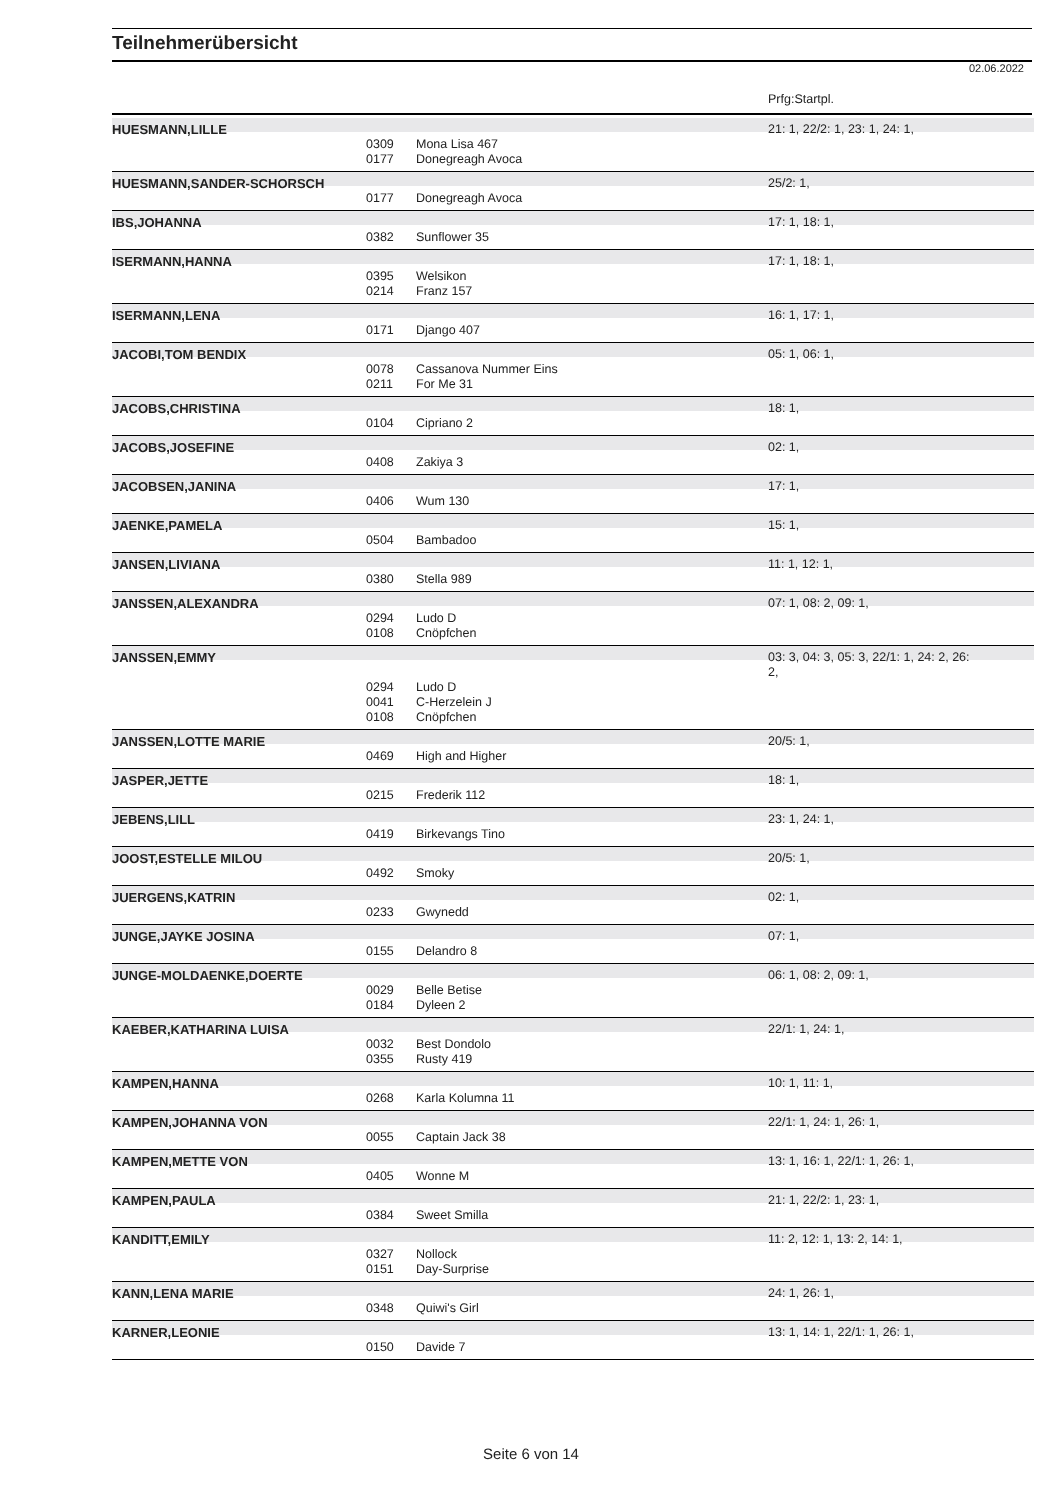Teilnehmerübersicht
02.06.2022
Prfg:Startpl.
| HUESMANN,LILLE | | | 21: 1, 22/2: 1, 23: 1, 24: 1, |
| | 0309 | Mona Lisa 467 | |
| | 0177 | Donegreagh Avoca | |
| HUESMANN,SANDER-SCHORSCH | | | 25/2: 1, |
| | 0177 | Donegreagh Avoca | |
| IBS,JOHANNA | | | 17: 1, 18: 1, |
| | 0382 | Sunflower 35 | |
| ISERMANN,HANNA | | | 17: 1, 18: 1, |
| | 0395 | Welsikon | |
| | 0214 | Franz 157 | |
| ISERMANN,LENA | | | 16: 1, 17: 1, |
| | 0171 | Django 407 | |
| JACOBI,TOM BENDIX | | | 05: 1, 06: 1, |
| | 0078 | Cassanova Nummer Eins | |
| | 0211 | For Me 31 | |
| JACOBS,CHRISTINA | | | 18: 1, |
| | 0104 | Cipriano 2 | |
| JACOBS,JOSEFINE | | | 02: 1, |
| | 0408 | Zakiya 3 | |
| JACOBSEN,JANINA | | | 17: 1, |
| | 0406 | Wum 130 | |
| JAENKE,PAMELA | | | 15: 1, |
| | 0504 | Bambadoo | |
| JANSEN,LIVIANA | | | 11: 1, 12: 1, |
| | 0380 | Stella 989 | |
| JANSSEN,ALEXANDRA | | | 07: 1, 08: 2, 09: 1, |
| | 0294 | Ludo D | |
| | 0108 | Cnöpfchen | |
| JANSSEN,EMMY | | | 03: 3, 04: 3, 05: 3, 22/1: 1, 24: 2, 26: 2, |
| | 0294 | Ludo D | |
| | 0041 | C-Herzelein J | |
| | 0108 | Cnöpfchen | |
| JANSSEN,LOTTE MARIE | | | 20/5: 1, |
| | 0469 | High and Higher | |
| JASPER,JETTE | | | 18: 1, |
| | 0215 | Frederik 112 | |
| JEBENS,LILL | | | 23: 1, 24: 1, |
| | 0419 | Birkevangs Tino | |
| JOOST,ESTELLE MILOU | | | 20/5: 1, |
| | 0492 | Smoky | |
| JUERGENS,KATRIN | | | 02: 1, |
| | 0233 | Gwynedd | |
| JUNGE,JAYKE JOSINA | | | 07: 1, |
| | 0155 | Delandro 8 | |
| JUNGE-MOLDAENKE,DOERTE | | | 06: 1, 08: 2, 09: 1, |
| | 0029 | Belle Betise | |
| | 0184 | Dyleen 2 | |
| KAEBER,KATHARINA LUISA | | | 22/1: 1, 24: 1, |
| | 0032 | Best Dondolo | |
| | 0355 | Rusty 419 | |
| KAMPEN,HANNA | | | 10: 1, 11: 1, |
| | 0268 | Karla Kolumna 11 | |
| KAMPEN,JOHANNA VON | | | 22/1: 1, 24: 1, 26: 1, |
| | 0055 | Captain Jack 38 | |
| KAMPEN,METTE VON | | | 13: 1, 16: 1, 22/1: 1, 26: 1, |
| | 0405 | Wonne M | |
| KAMPEN,PAULA | | | 21: 1, 22/2: 1, 23: 1, |
| | 0384 | Sweet Smilla | |
| KANDITT,EMILY | | | 11: 2, 12: 1, 13: 2, 14: 1, |
| | 0327 | Nollock | |
| | 0151 | Day-Surprise | |
| KANN,LENA MARIE | | | 24: 1, 26: 1, |
| | 0348 | Quiwi's Girl | |
| KARNER,LEONIE | | | 13: 1, 14: 1, 22/1: 1, 26: 1, |
| | 0150 | Davide 7 | |
Seite 6 von 14